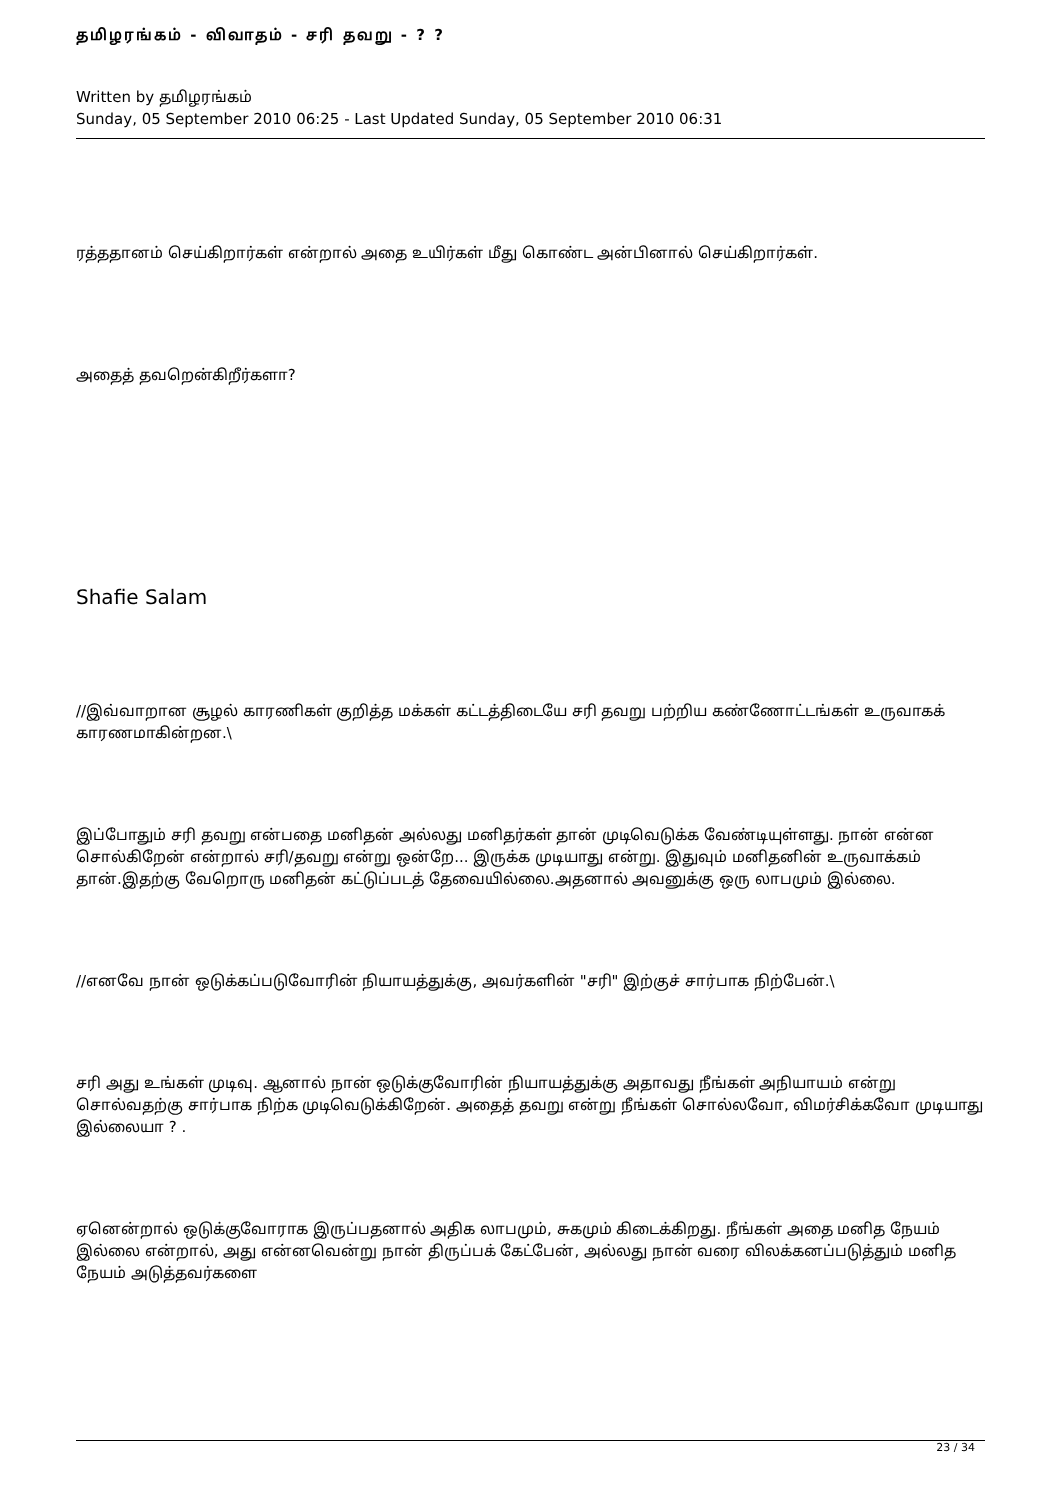தமிழரங்கம் - விவாதம் - சரி தவறு - ? ?
Written by தமிழரங்கம்
Sunday, 05 September 2010 06:25 - Last Updated Sunday, 05 September 2010 06:31
ரத்ததானம் செய்கிறார்கள் என்றால் அதை உயிர்கள் மீது கொண்ட அன்பினால் செய்கிறார்கள்.
அதைத் தவறென்கிறீர்களா?
Shafie Salam
//இவ்வாறான சூழல் காரணிகள் குறித்த மக்கள் கட்டத்திடையே சரி தவறு பற்றிய கண்ணோட்டங்கள் உருவாகக் காரணமாகின்றன.\
இப்போதும் சரி தவறு என்பதை மனிதன் அல்லது மனிதர்கள் தான் முடிவெடுக்க வேண்டியுள்ளது. நான் என்ன சொல்கிறேன் என்றால் சரி/தவறு என்று ஒன்றே... இருக்க முடியாது என்று. இதுவும் மனிதனின் உருவாக்கம் தான்.இதற்கு வேறொரு மனிதன் கட்டுப்படத் தேவையில்லை.அதனால் அவனுக்கு ஒரு லாபமும் இல்லை.
//எனவே நான் ஒடுக்கப்படுவோரின் நியாயத்துக்கு, அவர்களின் "சரி" இற்குச் சார்பாக நிற்பேன்.\
சரி அது உங்கள் முடிவு. ஆனால் நான் ஒடுக்குவோரின் நியாயத்துக்கு அதாவது நீங்கள் அநியாயம் என்று சொல்வதற்கு சார்பாக நிற்க முடிவெடுக்கிறேன். அதைத் தவறு என்று நீங்கள் சொல்லவோ, விமர்சிக்கவோ முடியாது இல்லையா ? .
ஏனென்றால் ஒடுக்குவோராக இருப்பதனால் அதிக லாபமும், சுகமும் கிடைக்கிறது. நீங்கள் அதை மனித நேயம் இல்லை என்றால், அது என்னவென்று நான் திருப்பக் கேட்பேன், அல்லது நான் வரை விலக்கனப்படுத்தும் மனித நேயம் அடுத்தவர்களை
23 / 34